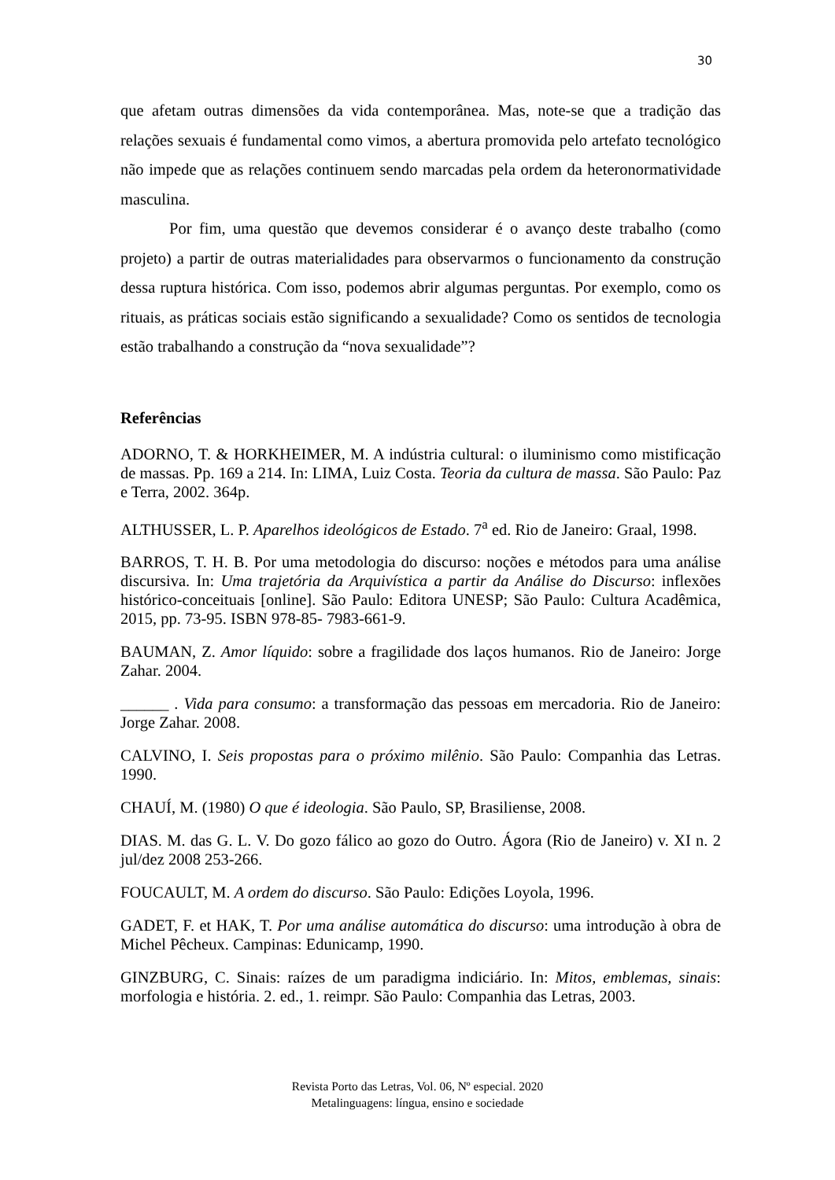30
que afetam outras dimensões da vida contemporânea. Mas, note-se que a tradição das relações sexuais é fundamental como vimos, a abertura promovida pelo artefato tecnológico não impede que as relações continuem sendo marcadas pela ordem da heteronormatividade masculina.
Por fim, uma questão que devemos considerar é o avanço deste trabalho (como projeto) a partir de outras materialidades para observarmos o funcionamento da construção dessa ruptura histórica. Com isso, podemos abrir algumas perguntas. Por exemplo, como os rituais, as práticas sociais estão significando a sexualidade? Como os sentidos de tecnologia estão trabalhando a construção da “nova sexualidade”?
Referências
ADORNO, T. & HORKHEIMER, M. A indústria cultural: o iluminismo como mistificação de massas. Pp. 169 a 214. In: LIMA, Luiz Costa. Teoria da cultura de massa. São Paulo: Paz e Terra, 2002. 364p.
ALTHUSSER, L. P. Aparelhos ideológicos de Estado. 7<sup>a</sup> ed. Rio de Janeiro: Graal, 1998.
BARROS, T. H. B. Por uma metodologia do discurso: noções e métodos para uma análise discursiva. In: Uma trajetória da Arquivística a partir da Análise do Discurso: inflexões histórico-conceituais [online]. São Paulo: Editora UNESP; São Paulo: Cultura Acadêmica, 2015, pp. 73-95. ISBN 978-85- 7983-661-9.
BAUMAN, Z. Amor líquido: sobre a fragilidade dos laços humanos. Rio de Janeiro: Jorge Zahar. 2004.
______ . Vida para consumo: a transformação das pessoas em mercadoria. Rio de Janeiro: Jorge Zahar. 2008.
CALVINO, I. Seis propostas para o próximo milênio. São Paulo: Companhia das Letras. 1990.
CHAUÍ, M. (1980) O que é ideologia. São Paulo, SP, Brasiliense, 2008.
DIAS. M. das G. L. V. Do gozo fálico ao gozo do Outro. Ágora (Rio de Janeiro) v. XI n. 2 jul/dez 2008 253-266.
FOUCAULT, M. A ordem do discurso. São Paulo: Edições Loyola, 1996.
GADET, F. et HAK, T. Por uma análise automática do discurso: uma introdução à obra de Michel Pêcheux. Campinas: Edunicamp, 1990.
GINZBURG, C. Sinais: raízes de um paradigma indiciário. In: Mitos, emblemas, sinais: morfologia e história. 2. ed., 1. reimpr. São Paulo: Companhia das Letras, 2003.
Revista Porto das Letras, Vol. 06, Nº especial. 2020
Metalinguagens: língua, ensino e sociedade